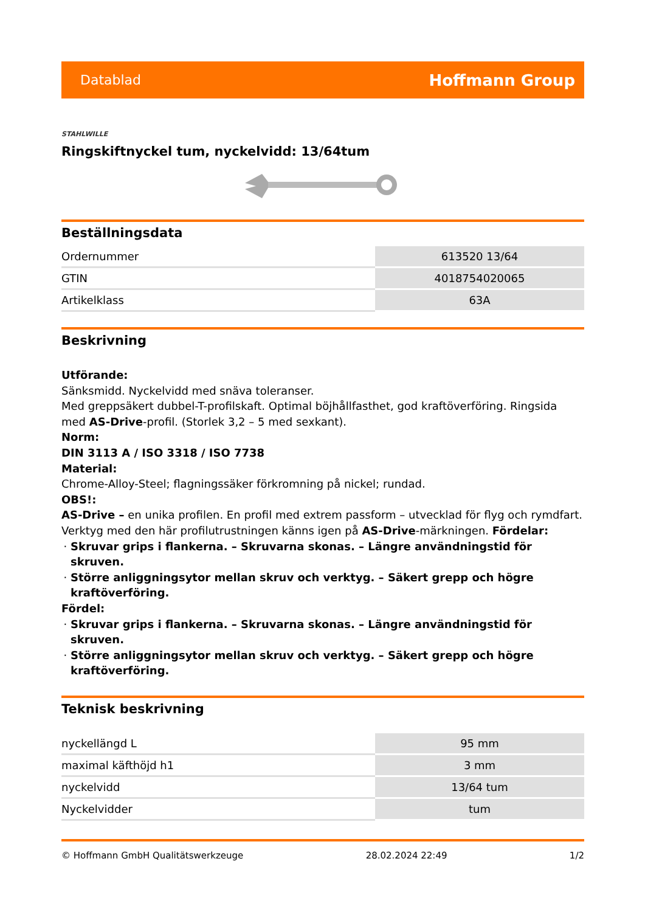Datablad Hoffmann Group
STAHLWILLE
Ringskiftnyckel tum, nyckelvidd: 13/64tum
Beställningsdata
| Ordernummer | 613520 13/64 |
| GTIN | 4018754020065 |
| Artikelklass | 63A |
Beskrivning
Utförande:
Sänksmidd. Nyckelvidd med snäva toleranser.
Med greppsäkert dubbel-T-profilskaft. Optimal böjhållfasthet, god kraftöverföring. Ringsida med AS-Drive-profil. (Storlek 3,2 – 5 med sexkant).
Norm:
DIN 3113 A / ISO 3318 / ISO 7738
Material:
Chrome-Alloy-Steel; flagningssäker förkromning på nickel; rundad.
OBS!:
AS-Drive – en unika profilen. En profil med extrem passform – utvecklad för flyg och rymdfart. Verktyg med den här profilutrustningen känns igen på AS-Drive-märkningen. Fördelar:
Skruvar grips i flankerna. – Skruvarna skonas. – Längre användningstid för skruven.
Större anliggningsytor mellan skruv och verktyg. – Säkert grepp och högre kraftöverföring.
Fördel:
Skruvar grips i flankerna. – Skruvarna skonas. – Längre användningstid för skruven.
Större anliggningsytor mellan skruv och verktyg. – Säkert grepp och högre kraftöverföring.
Teknisk beskrivning
| nyckellängd L | 95 mm |
| maximal käfthöjd h1 | 3 mm |
| nyckelvidd | 13/64 tum |
| Nyckelvidder | tum |
© Hoffmann GmbH Qualitätswerkzeuge 28.02.2024 22:49 1/2